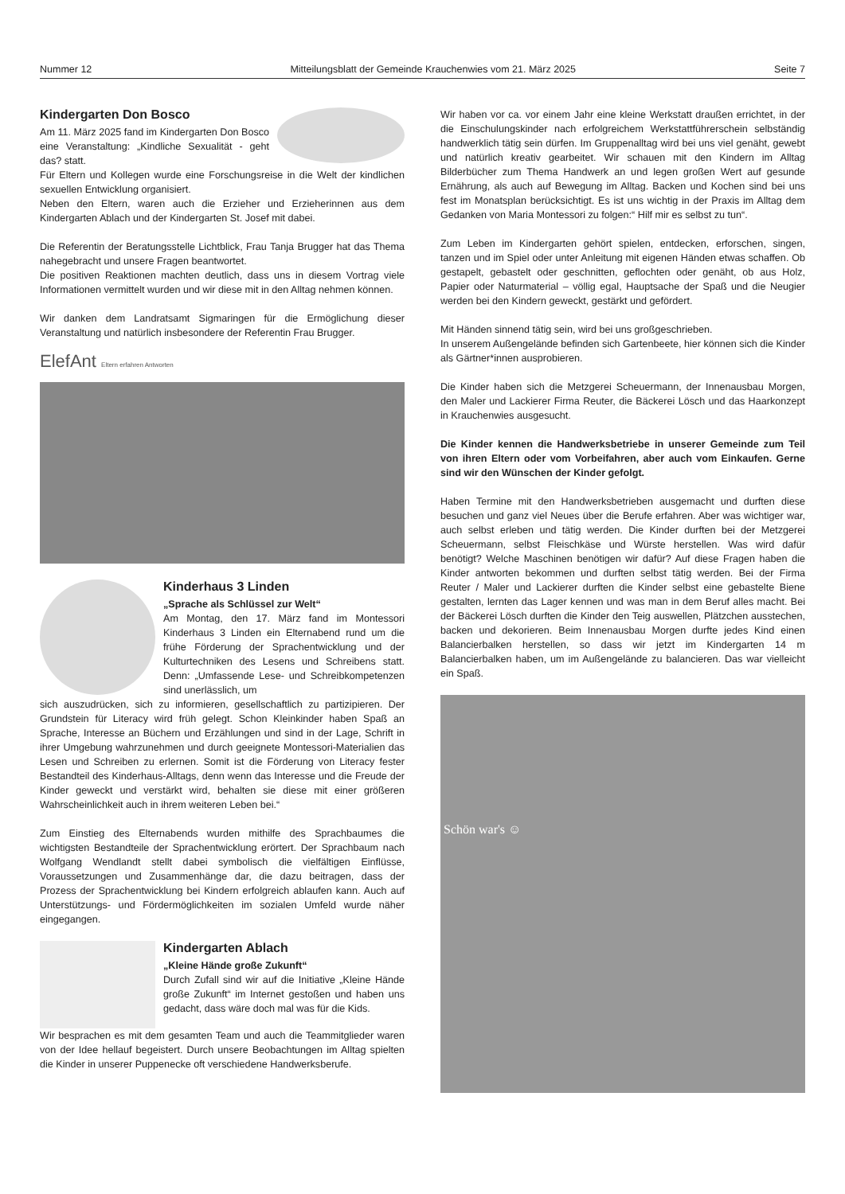Nummer 12 Mitteilungsblatt der Gemeinde Krauchenwies vom 21. März 2025 Seite 7
Kindergarten Don Bosco
Am 11. März 2025 fand im Kindergarten Don Bosco eine Veranstaltung: „Kindliche Sexualität - geht das? statt.
Für Eltern und Kollegen wurde eine Forschungsreise in die Welt der kindlichen sexuellen Entwicklung organisiert.
Neben den Eltern, waren auch die Erzieher und Erzieherinnen aus dem Kindergarten Ablach und der Kindergarten St. Josef mit dabei.
Die Referentin der Beratungsstelle Lichtblick, Frau Tanja Brugger hat das Thema nahegebracht und unsere Fragen beantwortet.
Die positiven Reaktionen machten deutlich, dass uns in diesem Vortrag viele Informationen vermittelt wurden und wir diese mit in den Alltag nehmen können.
Wir danken dem Landratsamt Sigmaringen für die Ermöglichung dieser Veranstaltung und natürlich insbesondere der Referentin Frau Brugger.
ElefAnt Eltern erfahren Antworten
Kinderhaus 3 Linden
„Sprache als Schlüssel zur Welt“
Am Montag, den 17. März fand im Montessori Kinderhaus 3 Linden ein Elternabend rund um die frühe Förderung der Sprachentwicklung und der Kulturtechniken des Lesens und Schreibens statt. Denn: „Umfassende Lese- und Schreibkompetenzen sind unerlässlich, um
sich auszudrücken, sich zu informieren, gesellschaftlich zu partizipieren. Der Grundstein für Literacy wird früh gelegt. Schon Kleinkinder haben Spaß an Sprache, Interesse an Büchern und Erzählungen und sind in der Lage, Schrift in ihrer Umgebung wahrzunehmen und durch geeignete Montessori-Materialien das Lesen und Schreiben zu erlernen. Somit ist die Förderung von Literacy fester Bestandteil des Kinderhaus-Alltags, denn wenn das Interesse und die Freude der Kinder geweckt und verstärkt wird, behalten sie diese mit einer größeren Wahrscheinlichkeit auch in ihrem weiteren Leben bei.“
Zum Einstieg des Elternabends wurden mithilfe des Sprachbaumes die wichtigsten Bestandteile der Sprachentwicklung erörtert. Der Sprachbaum nach Wolfgang Wendlandt stellt dabei symbolisch die vielfältigen Einflüsse, Voraussetzungen und Zusammenhänge dar, die dazu beitragen, dass der Prozess der Sprachentwicklung bei Kindern erfolgreich ablaufen kann. Auch auf Unterstützungs- und Fördermöglichkeiten im sozialen Umfeld wurde näher eingegangen.
Kindergarten Ablach
„Kleine Hände große Zukunft“
Durch Zufall sind wir auf die Initiative „Kleine Hände große Zukunft“ im Internet gestoßen und haben uns gedacht, dass wäre doch mal was für die Kids.
Wir besprachen es mit dem gesamten Team und auch die Teammitglieder waren von der Idee hellauf begeistert. Durch unsere Beobachtungen im Alltag spielten die Kinder in unserer Puppenecke oft verschiedene Handwerksberufe.
Wir haben vor ca. vor einem Jahr eine kleine Werkstatt draußen errichtet, in der die Einschulungskinder nach erfolgreichem Werkstattführerschein selbständig handwerklich tätig sein dürfen. Im Gruppenalltag wird bei uns viel genäht, gewebt und natürlich kreativ gearbeitet. Wir schauen mit den Kindern im Alltag Bilderbücher zum Thema Handwerk an und legen großen Wert auf gesunde Ernährung, als auch auf Bewegung im Alltag. Backen und Kochen sind bei uns fest im Monatsplan berücksichtigt. Es ist uns wichtig in der Praxis im Alltag dem Gedanken von Maria Montessori zu folgen:“ Hilf mir es selbst zu tun“.
Zum Leben im Kindergarten gehört spielen, entdecken, erforschen, singen, tanzen und im Spiel oder unter Anleitung mit eigenen Händen etwas schaffen. Ob gestapelt, gebastelt oder geschnitten, geflochten oder genäht, ob aus Holz, Papier oder Naturmaterial – völlig egal, Hauptsache der Spaß und die Neugier werden bei den Kindern geweckt, gestärkt und gefördert.
Mit Händen sinnend tätig sein, wird bei uns großgeschrieben.
In unserem Außengelände befinden sich Gartenbeete, hier können sich die Kinder als Gärtner*innen ausprobieren.
Die Kinder haben sich die Metzgerei Scheuermann, der Innenausbau Morgen, den Maler und Lackierer Firma Reuter, die Bäckerei Lösch und das Haarkonzept in Krauchenwies ausgesucht.
Die Kinder kennen die Handwerksbetriebe in unserer Gemeinde zum Teil von ihren Eltern oder vom Vorbeifahren, aber auch vom Einkaufen. Gerne sind wir den Wünschen der Kinder gefolgt.
Haben Termine mit den Handwerksbetrieben ausgemacht und durften diese besuchen und ganz viel Neues über die Berufe erfahren. Aber was wichtiger war, auch selbst erleben und tätig werden. Die Kinder durften bei der Metzgerei Scheuermann, selbst Fleischkäse und Würste herstellen. Was wird dafür benötigt? Welche Maschinen benötigen wir dafür? Auf diese Fragen haben die Kinder antworten bekommen und durften selbst tätig werden. Bei der Firma Reuter / Maler und Lackierer durften die Kinder selbst eine gebastelte Biene gestalten, lernten das Lager kennen und was man in dem Beruf alles macht. Bei der Bäckerei Lösch durften die Kinder den Teig auswellen, Plätzchen ausstechen, backen und dekorieren. Beim Innenausbau Morgen durfte jedes Kind einen Balancierbalken herstellen, so dass wir jetzt im Kindergarten 14 m Balancierbalken haben, um im Außengelände zu balancieren. Das war vielleicht ein Spaß.
Schön war's ☺